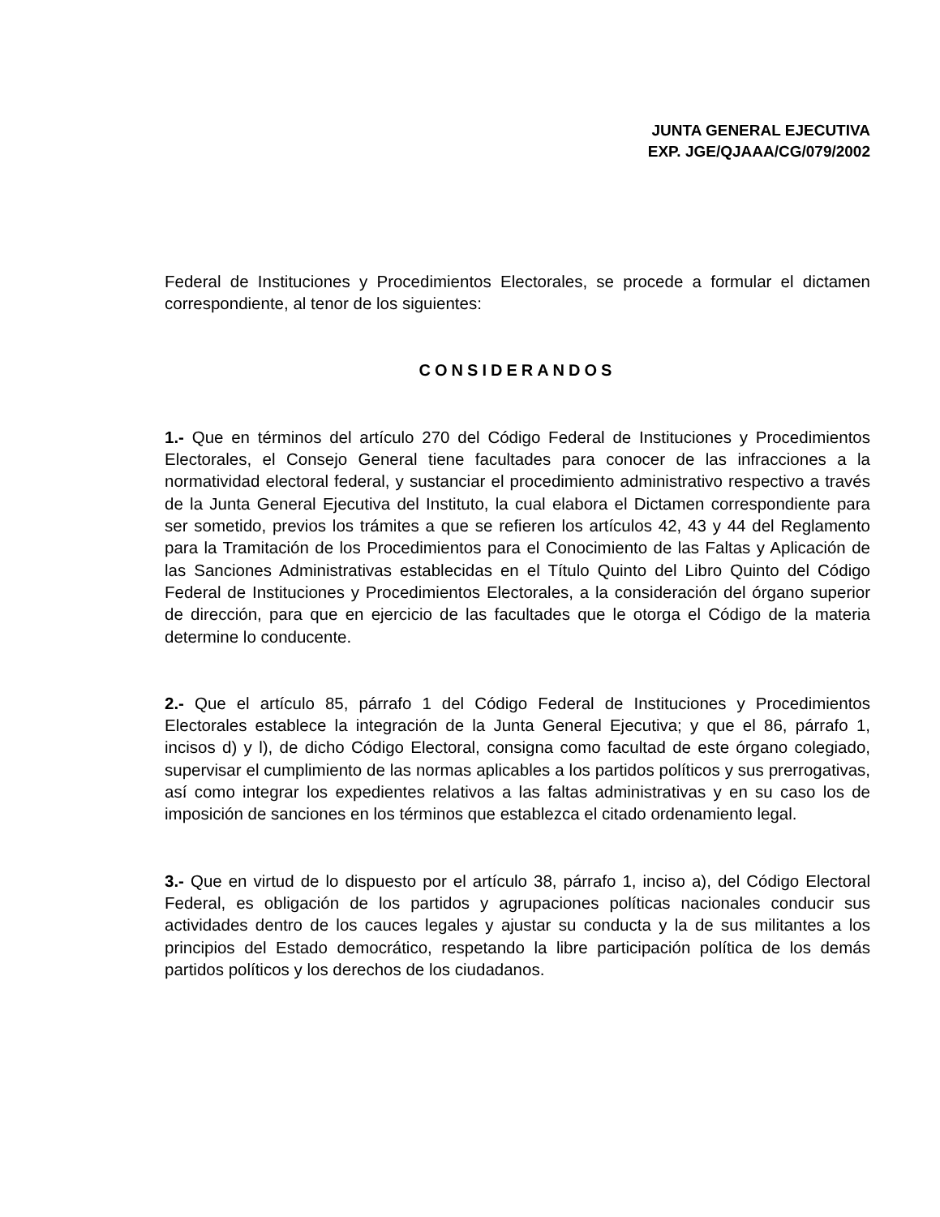JUNTA GENERAL EJECUTIVA
EXP. JGE/QJAAA/CG/079/2002
Federal de Instituciones y Procedimientos Electorales, se procede a formular el dictamen correspondiente, al tenor de los siguientes:
CONSIDERANDOS
1.- Que en términos del artículo 270 del Código Federal de Instituciones y Procedimientos Electorales, el Consejo General tiene facultades para conocer de las infracciones a la normatividad electoral federal, y sustanciar el procedimiento administrativo respectivo a través de la Junta General Ejecutiva del Instituto, la cual elabora el Dictamen correspondiente para ser sometido, previos los trámites a que se refieren los artículos 42, 43 y 44 del Reglamento para la Tramitación de los Procedimientos para el Conocimiento de las Faltas y Aplicación de las Sanciones Administrativas establecidas en el Título Quinto del Libro Quinto del Código Federal de Instituciones y Procedimientos Electorales, a la consideración del órgano superior de dirección, para que en ejercicio de las facultades que le otorga el Código de la materia determine lo conducente.
2.- Que el artículo 85, párrafo 1 del Código Federal de Instituciones y Procedimientos Electorales establece la integración de la Junta General Ejecutiva; y que el 86, párrafo 1, incisos d) y l), de dicho Código Electoral, consigna como facultad de este órgano colegiado, supervisar el cumplimiento de las normas aplicables a los partidos políticos y sus prerrogativas, así como integrar los expedientes relativos a las faltas administrativas y en su caso los de imposición de sanciones en los términos que establezca el citado ordenamiento legal.
3.- Que en virtud de lo dispuesto por el artículo 38, párrafo 1, inciso a), del Código Electoral Federal, es obligación de los partidos y agrupaciones políticas nacionales conducir sus actividades dentro de los cauces legales y ajustar su conducta y la de sus militantes a los principios del Estado democrático, respetando la libre participación política de los demás partidos políticos y los derechos de los ciudadanos.